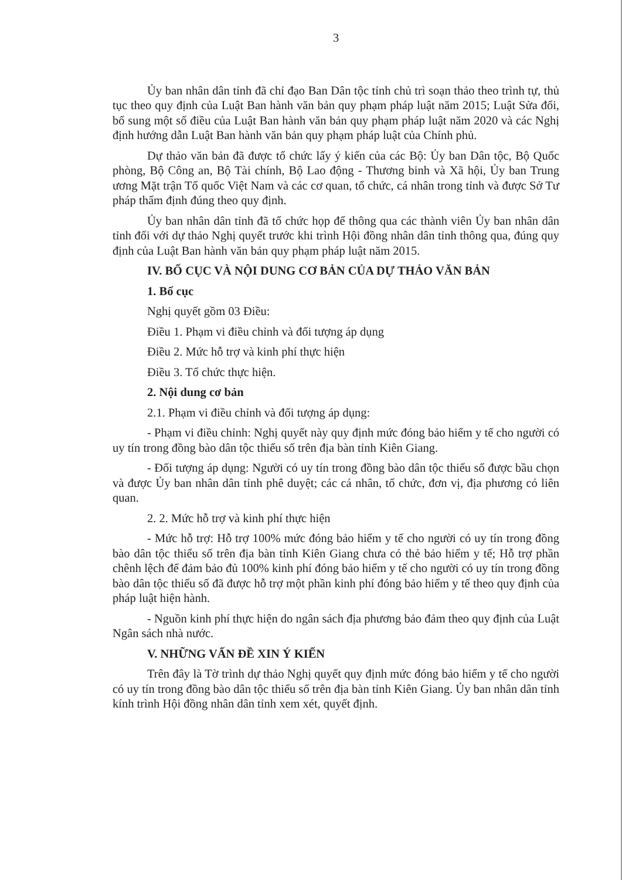3
Ủy ban nhân dân tỉnh đã chỉ đạo Ban Dân tộc tỉnh chủ trì soạn thảo theo trình tự, thủ tục theo quy định của Luật Ban hành văn bản quy phạm pháp luật năm 2015; Luật Sửa đổi, bổ sung một số điều của Luật Ban hành văn bản quy phạm pháp luật năm 2020 và các Nghị định hướng dẫn Luật Ban hành văn bản quy phạm pháp luật của Chính phủ.
Dự thảo văn bản đã được tổ chức lấy ý kiến của các Bộ: Ủy ban Dân tộc, Bộ Quốc phòng, Bộ Công an, Bộ Tài chính, Bộ Lao động - Thương binh và Xã hội, Ủy ban Trung ương Mặt trận Tổ quốc Việt Nam và các cơ quan, tổ chức, cá nhân trong tỉnh và được Sở Tư pháp thẩm định đúng theo quy định.
Ủy ban nhân dân tỉnh đã tổ chức họp để thông qua các thành viên Ủy ban nhân dân tỉnh đối với dự thảo Nghị quyết trước khi trình Hội đồng nhân dân tỉnh thông qua, đúng quy định của Luật Ban hành văn bản quy phạm pháp luật năm 2015.
IV. BỐ CỤC VÀ NỘI DUNG CƠ BẢN CỦA DỰ THẢO VĂN BẢN
1. Bố cục
Nghị quyết gồm 03 Điều:
Điều 1. Phạm vi điều chỉnh và đối tượng áp dụng
Điều 2. Mức hỗ trợ và kinh phí thực hiện
Điều 3. Tổ chức thực hiện.
2. Nội dung cơ bản
2.1. Phạm vi điều chỉnh và đối tượng áp dụng:
- Phạm vi điều chỉnh: Nghị quyết này quy định mức đóng bảo hiểm y tế cho người có uy tín trong đồng bào dân tộc thiểu số trên địa bàn tỉnh Kiên Giang.
- Đối tượng áp dụng: Người có uy tín trong đồng bào dân tộc thiểu số được bầu chọn và được Ủy ban nhân dân tỉnh phê duyệt; các cá nhân, tổ chức, đơn vị, địa phương có liên quan.
2. 2. Mức hỗ trợ và kinh phí thực hiện
- Mức hỗ trợ: Hỗ trợ 100% mức đóng bảo hiểm y tế cho người có uy tín trong đồng bào dân tộc thiểu số trên địa bàn tỉnh Kiên Giang chưa có thẻ bảo hiểm y tế; Hỗ trợ phần chênh lệch để đảm bảo đủ 100% kinh phí đóng bảo hiểm y tế cho người có uy tín trong đồng bào dân tộc thiểu số đã được hỗ trợ một phần kinh phí đóng bảo hiểm y tế theo quy định của pháp luật hiện hành.
- Nguồn kinh phí thực hiện do ngân sách địa phương bảo đảm theo quy định của Luật Ngân sách nhà nước.
V. NHỮNG VẤN ĐỀ XIN Ý KIẾN
Trên đây là Tờ trình dự thảo Nghị quyết quy định mức đóng bảo hiểm y tế cho người có uy tín trong đồng bào dân tộc thiểu số trên địa bàn tỉnh Kiên Giang. Ủy ban nhân dân tỉnh kính trình Hội đồng nhân dân tỉnh xem xét, quyết định.